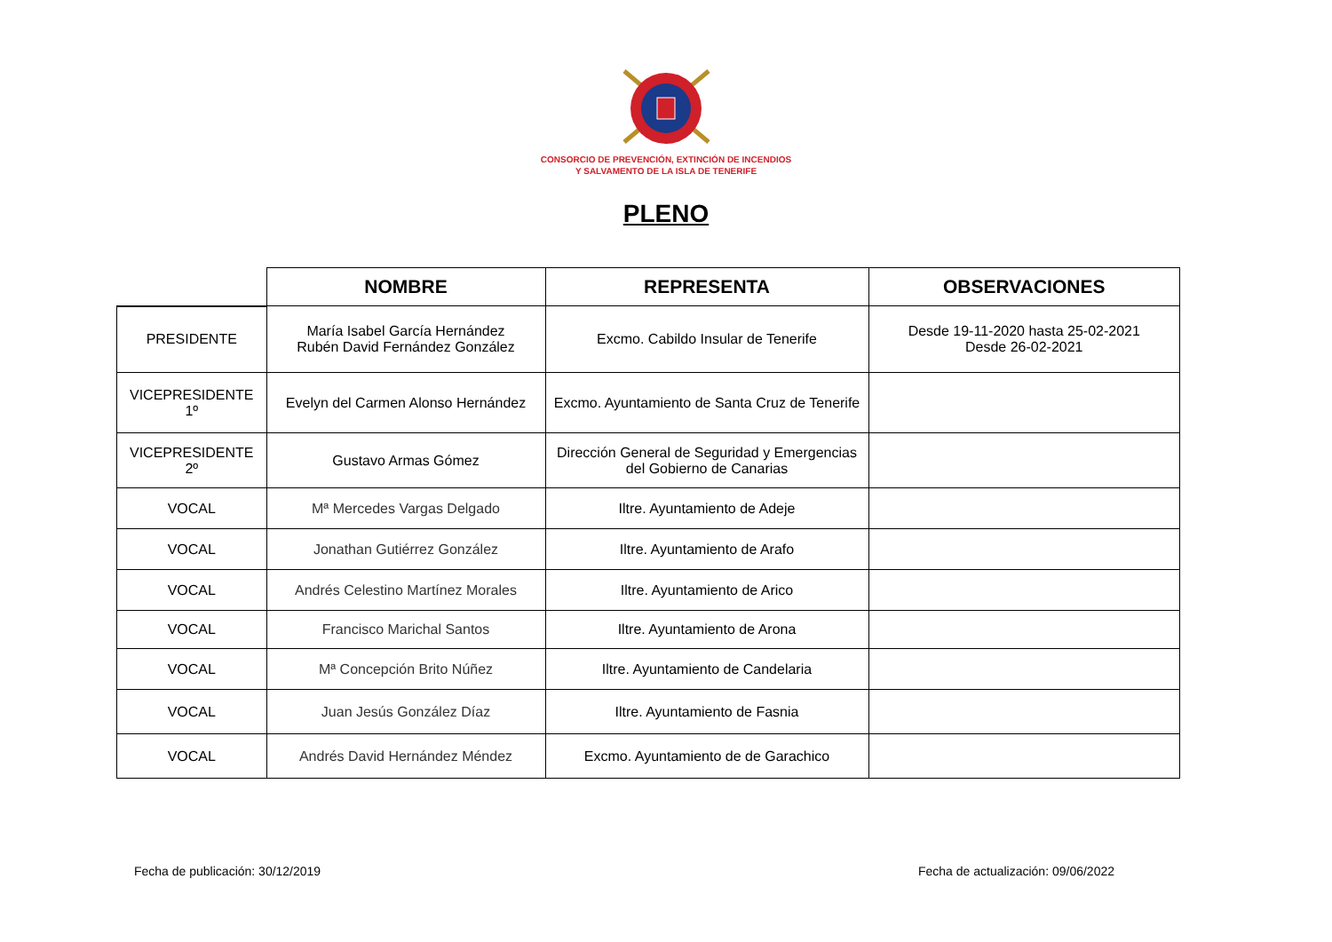CONSORCIO DE PREVENCIÓN, EXTINCIÓN DE INCENDIOS
Y SALVAMENTO DE LA ISLA DE TENERIFE
PLENO
| | NOMBRE | REPRESENTA | OBSERVACIONES |
| --- | --- | --- | --- |
| PRESIDENTE | María Isabel García Hernández Rubén David Fernández González | Excmo. Cabildo Insular de Tenerife | Desde 19-11-2020 hasta 25-02-2021 Desde 26-02-2021 |
| VICEPRESIDENTE 1º | Evelyn del Carmen Alonso Hernández | Excmo. Ayuntamiento de Santa Cruz de Tenerife | |
| VICEPRESIDENTE 2º | Gustavo Armas Gómez | Dirección General de Seguridad y Emergencias del Gobierno de Canarias | |
| VOCAL | Mª Mercedes Vargas Delgado | Iltre. Ayuntamiento de Adeje | |
| VOCAL | Jonathan Gutiérrez González | Iltre. Ayuntamiento de Arafo | |
| VOCAL | Andrés Celestino Martínez Morales | Iltre. Ayuntamiento de Arico | |
| VOCAL | Francisco Marichal Santos | Iltre. Ayuntamiento de Arona | |
| VOCAL | Mª Concepción Brito Núñez | Iltre. Ayuntamiento de Candelaria | |
| VOCAL | Juan Jesús González Díaz | Iltre. Ayuntamiento de Fasnia | |
| VOCAL | Andrés David Hernández Méndez | Excmo. Ayuntamiento de de Garachico | |
Fecha de publicación: 30/12/2019 Fecha de actualización: 09/06/2022